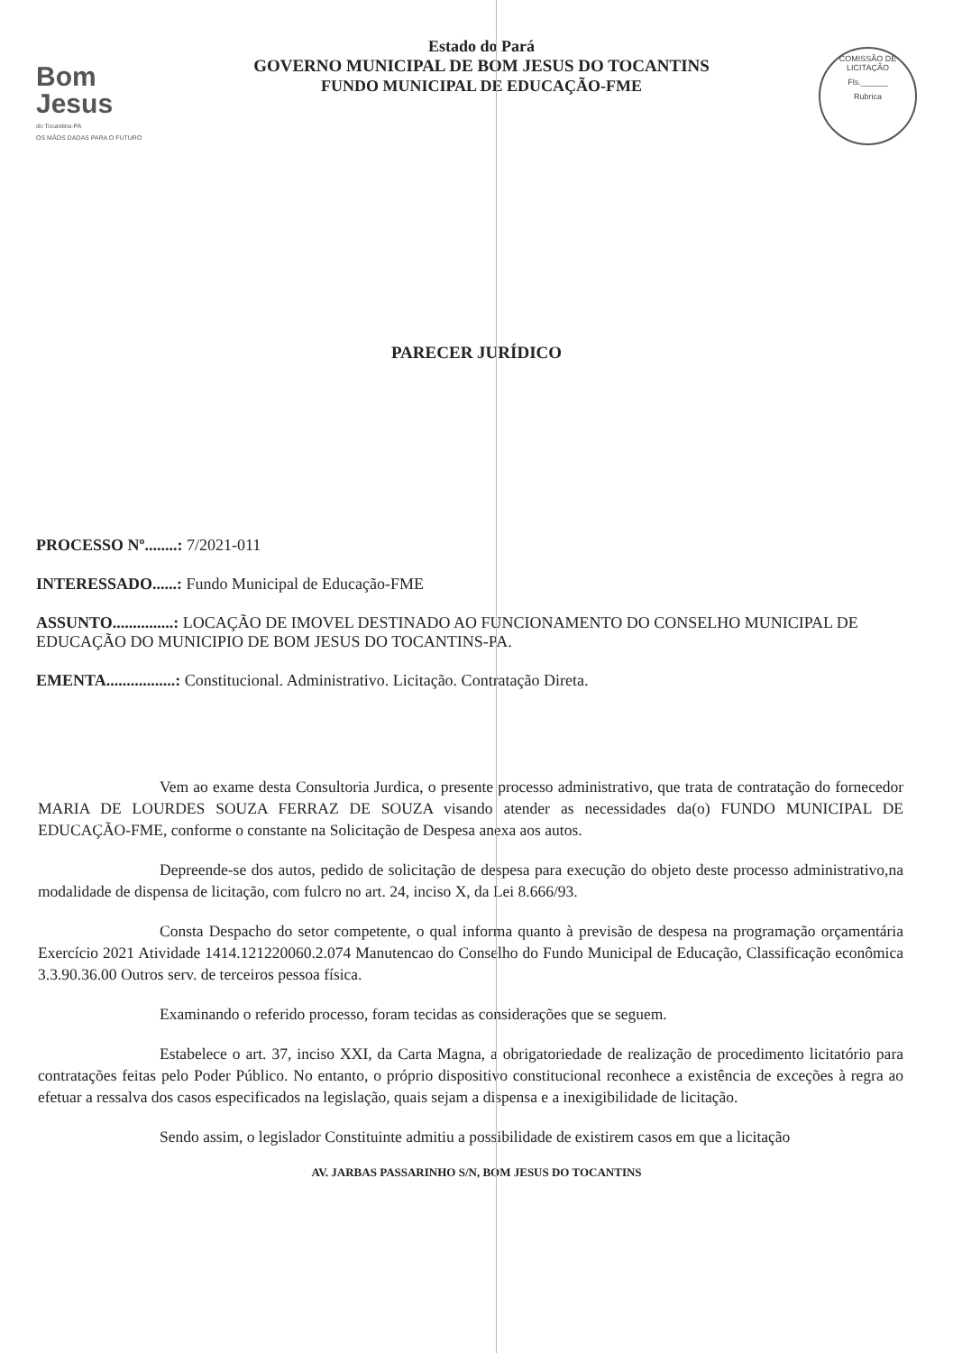Bom Jesus
do Tocantins-PA
OS MÃOS DADAS PARA O FUTURO
Estado do Pará
GOVERNO MUNICIPAL DE BOM JESUS DO TOCANTINS
FUNDO MUNICIPAL DE EDUCAÇÃO-FME
COMISSÃO DE LICITAÇÃO
Fls.______
Rubrica
PARECER JURÍDICO
PROCESSO Nº........: 7/2021-011
INTERESSADO......: Fundo Municipal de Educação-FME
ASSUNTO...............: LOCAÇÃO DE IMOVEL DESTINADO AO FUNCIONAMENTO DO CONSELHO MUNICIPAL DE EDUCAÇÃO DO MUNICIPIO DE BOM JESUS DO TOCANTINS-PA.
EMENTA.................: Constitucional. Administrativo. Licitação. Contratação Direta.
Vem ao exame desta Consultoria Jurdica, o presente processo administrativo, que trata de contratação do fornecedor MARIA DE LOURDES SOUZA FERRAZ DE SOUZA visando atender as necessidades da(o) FUNDO MUNICIPAL DE EDUCAÇÃO-FME, conforme o constante na Solicitação de Despesa anexa aos autos.
Depreende-se dos autos, pedido de solicitação de despesa para execução do objeto deste processo administrativo,na modalidade de dispensa de licitação, com fulcro no art. 24, inciso X, da Lei 8.666/93.
Consta Despacho do setor competente, o qual informa quanto à previsão de despesa na programação orçamentária Exercício 2021 Atividade 1414.121220060.2.074 Manutencao do Conselho do Fundo Municipal de Educação, Classificação econômica 3.3.90.36.00 Outros serv. de terceiros pessoa física.
Examinando o referido processo, foram tecidas as considerações que se seguem.
Estabelece o art. 37, inciso XXI, da Carta Magna, a obrigatoriedade de realização de procedimento licitatório para contratações feitas pelo Poder Público. No entanto, o próprio dispositivo constitucional reconhece a existência de exceções à regra ao efetuar a ressalva dos casos especificados na legislação, quais sejam a dispensa e a inexigibilidade de licitação.
Sendo assim, o legislador Constituinte admitiu a possibilidade de existirem casos em que a licitação
AV. JARBAS PASSARINHO S/N, BOM JESUS DO TOCANTINS